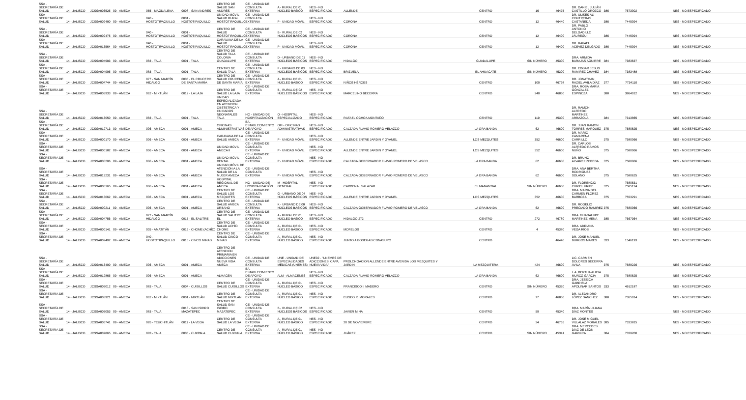| SSA - SECRETARÍA DE SALUD | 14 - JALISCO | JCSSA003525 | 09 - AMECA | 055 - MAGDALENA | 0008 - SAN ANDRÉS | CENTRO DE SALUD SAN ANDRÉS | CE - UNIDAD DE CONSULTA EXTERNA | A - RURAL DE 01 NÚCLEO BÁSICO | NES - NO ESPECIFICADO | ALLENDE | CENTRO | 16 | 46475 | DR. DANIEL JULIÁN CASTILLO OROZCO | 386 | 7573002 | NES - NO ESPECIFICADO |
| SSA - SECRETARÍA DE SALUD | 14 - JALISCO | JCSSA002480 | 09 - AMECA | 040 - HOSTOTIPAQUILLO | 0001 - HOSTOTIPAQUILLO | UNIDAD MÓVIL SALUD RURAL HOSTOTIPAQUILLO | CE - UNIDAD DE CONSULTA EXTERNA | P - UNIDAD MÓVIL | NES - NO ESPECIFICADO | CORONA | CENTRO | 12 | 46440 | DR. ULISES ALÍ CONTRERAS CASTAÑEDA | 386 | 7445094 | NES - NO ESPECIFICADO |
| SSA - SECRETARÍA DE SALUD | 14 - JALISCO | JCSSA002475 | 09 - AMECA | 040 - HOSTOTIPAQUILLO | 0001 - HOSTOTIPAQUILLO | CENTRO DE SALUD HOSTOTIPAQUILLO | CE - UNIDAD DE CONSULTA EXTERNA | B - RURAL DE 02 NÚCLEOS BÁSICOS | NES - NO ESPECIFICADO | CORONA | CENTRO | 12 | 46400 | DR. PABLO ANTONIO DELGADILLO JÁUREGUI | 386 | 7445094 | NES - NO ESPECIFICADO |
| SSA - SECRETARÍA DE SALUD | 14 - JALISCO | JCSSA013564 | 09 - AMECA | 040 - HOSTOTIPAQUILLO | 0001 - HOSTOTIPAQUILLO | CARAVANA DE LA SALUD HOSTOTIPAQUILLO | CE - UNIDAD DE CONSULTA EXTERNA | P - UNIDAD MÓVIL | NES - NO ESPECIFICADO | CORONA | CENTRO | 12 | 46400 | DR. RAFAEL ACEVEZ DELGADO | 386 | 7445094 | NES - NO ESPECIFICADO |
| SSA - SECRETARÍA DE SALUD | 14 - JALISCO | JCSSA004983 | 09 - AMECA | 083 - TALA | 0001 - TALA | CENTRO DE SALUD TALA COLONIA GUADALUPE | CE - UNIDAD DE CONSULTA EXTERNA | D - URBANO DE 01 NÚCLEOS BÁSICOS | NES - NO ESPECIFICADO | HIDALGO | GUADALUPE | SIN NÚMERO | 45300 | DRA. ARMIDA BARAJAS AGUIRRE | 384 | 7383637 | NES - NO ESPECIFICADO |
| SSA - SECRETARÍA DE SALUD | 14 - JALISCO | JCSSA004995 | 09 - AMECA | 083 - TALA | 0001 - TALA | CENTRO DE SALUD TALA | CE - UNIDAD DE CONSULTA EXTERNA | F - URBANO DE 03 NÚCLEOS BÁSICOS | NES - NO ESPECIFICADO | BRIZUELA | EL AHUACATE | SIN NÚMERO | 45300 | DR. EDGAR JESUS RAMIREZ CHAVEZ | 384 | 7383488 | NES - NO ESPECIFICADO |
| SSA - SECRETARÍA DE SALUD | 14 - JALISCO | JCSSA004744 | 09 - AMECA | 077 - SAN MARTÍN HIDALGO | 0005 - EL CRUCERO DE SANTA MARÍA | CENTRO DE SALUD CRUCERO DE SANTA MARÍA | CE - UNIDAD DE CONSULTA EXTERNA | A - RURAL DE 01 NÚCLEO BÁSICO | NES - NO ESPECIFICADO | NIÑOS HÉROES | CENTRO | 100 | 46798 | DR. JONATHAN RAZIEL AVILA DÍAZ | 377 | 7734110 | NES - NO ESPECIFICADO |
| SSA - SECRETARÍA DE SALUD | 14 - JALISCO | JCSSA003933 | 09 - AMECA | 062 - MIXTLÁN | 0012 - LA LAJA | CENTRO DE SALUD LA LAJA | CE - UNIDAD DE CONSULTA EXTERNA | B - RURAL DE 02 NÚCLEOS BÁSICOS | NES - NO ESPECIFICADO | MARCELINO BECERRA | CENTRO | 240 | 46850 | DRA. ROSA MARÍA GÓNZALEZ ESPINOZA | 388 | 3864012 | NES - NO ESPECIFICADO |
| SSA - SECRETARÍA DE SALUD | 14 - JALISCO | JCSSA013050 | 09 - AMECA | 083 - TALA | 0001 - TALA | UNIDAD ESPECIALIZADA EN ATENCION OBSTETRICA Y CUIDADOS NEONATALES TALA | HO - UNIDAD DE HOSPITALIZACIÓN | O - HOSPITAL ESPECIALIZADO | NES - NO ESPECIFICADO | RAFAEL OCHOA MONTAÑO | CENTRO | 119 | 45300 | DR. RAMON ALFREDO MARTINEZ ARRAZOLA | 384 | 7313865 | NES - NO ESPECIFICADO |
| SSA - SECRETARÍA DE SALUD | 14 - JALISCO | JCSSA012713 | 09 - AMECA | 006 - AMECA | 0001 - AMECA | OFICINAS ADMINISTRATIVAS | EA - ESTABLECIMIENTO DE APOYO | OFI - OFICINAS ADMINISTRATIVAS | NES - NO ESPECIFICADO | CALZADA FLAVIO ROMERO VELAZCO | LA ORA BANDA | 62 | 46600 | DR. JUAN RAMON TORRES MARQUEZ | 375 | 7580625 | NES - NO ESPECIFICADO |
| SSA - SECRETARÍA DE SALUD | 14 - JALISCO | JCSSA000170 | 09 - AMECA | 006 - AMECA | 0001 - AMECA | CARAVANA DE LA SALUD AMECA I | CE - UNIDAD DE CONSULTA EXTERNA | P - UNIDAD MÓVIL | NES - NO ESPECIFICADO | ALLENDE ENTRE JARDIN Y OYAMEL | LOS MEZQUITES | 352 | 46600 | DR. MARIO CAMARENA CARRILLO | 375 | 7580066 | NES - NO ESPECIFICADO |
| SSA - SECRETARÍA DE SALUD | 14 - JALISCO | JCSSA000182 | 09 - AMECA | 006 - AMECA | 0001 - AMECA | UNIDAD MOVIL AMECA II | CE - UNIDAD DE CONSULTA EXTERNA | P - UNIDAD MÓVIL | NES - NO ESPECIFICADO | ALLENDE ENTRE JARDIN Y OYAMEL | LOS MEZQUITES | 352 | 46600 | DR. CARLOS ALFREDO RAMOS NUÑO | 375 | 7580066 | NES - NO ESPECIFICADO |
| SSA - SECRETARÍA DE SALUD | 14 - JALISCO | JCSSA000206 | 09 - AMECA | 006 - AMECA | 0001 - AMECA | UNIDAD MÓVIL DENTAL | CE - UNIDAD DE CONSULTA EXTERNA | P - UNIDAD MÓVIL | NES - NO ESPECIFICADO | CALZADA GOBERNADOR FLAVIO ROMERO DE VELASCO | LA ORA BANDA | 62 | 46600 | DR. BRUNO ALVAREZ ZEPEDA | 375 | 7580066 | NES - NO ESPECIFICADO |
| SSA - SECRETARÍA DE SALUD | 14 - JALISCO | JCSSA013231 | 09 - AMECA | 006 - AMECA | 0001 - AMECA | UNIDAD MÓVIL DE ATENCIÓN A LA SALUD DE LA MUJER AMECA | CE - UNIDAD DE CONSULTA EXTERNA | P - UNIDAD MÓVIL | NES - NO ESPECIFICADO | CALZADA GOBERNADOR FLAVIO ROMERO DE VELASCO | LA ORA BANDA | 62 | 46600 | DRA. ANA BERTHA RODRIGUEZ SOLANO | 375 | 7580625 | NES - NO ESPECIFICADO |
| SSA - SECRETARÍA DE SALUD | 14 - JALISCO | JCSSA000165 | 09 - AMECA | 006 - AMECA | 0001 - AMECA | HOSPITAL REGIONAL DE AMECA | HO - UNIDAD DE HOSPITALIZACIÓN | M - HOSPITAL GENERAL | NES - NO ESPECIFICADO | CARDENAL SALAZAR | EL MANANTIAL | SIN NÚMERO | 46600 | DR. FLORENCIO CURIEL URIBE | 375 | 7580531 7585124 | NES - NO ESPECIFICADO |
| SSA - SECRETARÍA DE SALUD | 14 - JALISCO | JCSSA013062 | 09 - AMECA | 006 - AMECA | 0001 - AMECA | CENTRO DE SALUD LOS MEZQUITES | CE - UNIDAD DE CONSULTA EXTERNA | G - URBANO DE 04 NÚCLEOS BÁSICOS | NES - NO ESPECIFICADO | ALLENDE ENTRE JARDIN Y OYAMEL | LOS MEZQUITES | 352 | 46600 | DRA. MARIA DEL CARMEN FLOREZ BARBOZA | 375 | 7553291 | NES - NO ESPECIFICADO |
| SSA - SECRETARÍA DE SALUD | 14 - JALISCO | JCSSA000211 | 09 - AMECA | 006 - AMECA | 0001 - AMECA | CENTRO DE SALUD AMECA URBANO | CE - UNIDAD DE CONSULTA EXTERNA | K - URBANO DE 08 NÚCLEOS BÁSICOS | NES - NO ESPECIFICADO | CALZADA GOBERNADOR FLAVIO ROMERO DE VELASCO | LA ORA BANDA | 62 | 46600 | DR. ROGELIO PRECIADO RAMIREZ | 375 | 7580066 | NES - NO ESPECIFICADO |
| SSA - SECRETARÍA DE SALUD | 14 - JALISCO | JCSSA004756 | 09 - AMECA | 077 - SAN MARTÍN HIDALGO | 0015 - EL SALITRE | CENTRO DE SALUD SALITRE EL | CE - UNIDAD DE CONSULTA EXTERNA | A - RURAL DE 01 NÚCLEO BÁSICO | NES - NO ESPECIFICADO | HIDALGO 272 | CENTRO | 272 | 46780 | DRA. GUADALUPE MARTINEZ MENA | 385 | 7667364 | NES - NO ESPECIFICADO |
| SSA - SECRETARÍA DE SALUD | 14 - JALISCO | JCSSA000141 | 09 - AMECA | 005 - AMATITÁN | 0015 - CHOME (ACHÍO) | CENTRO DE SALUD ACHÍO CHOME | CE - UNIDAD DE CONSULTA EXTERNA | A - RURAL DE 01 NÚCLEO BÁSICO | NES - NO ESPECIFICADO | MORELOS | CENTRO | 4 | 45380 | DRA. ADRIANA VEGA RÍOS | | | NES - NO ESPECIFICADO |
| SSA - SECRETARÍA DE SALUD | 14 - JALISCO | JCSSA002492 | 09 - AMECA | 040 - HOSTOTIPAQUILLO | 0016 - CINCO MINAS | CENTRO DE SALUD CINCO MINAS | CE - UNIDAD DE CONSULTA EXTERNA | A - RURAL DE 01 NÚCLEO BÁSICO | NES - NO ESPECIFICADO | JUNTO A BODEGAS CONASUPO | CENTRO | | 46440 | DR. JOSE MANUEL BURGOS MARES | 333 | 1546193 | NES - NO ESPECIFICADO |
| SSA - SECRETARÍA DE SALUD | 14 - JALISCO | JCSSA013400 | 09 - AMECA | 006 - AMECA | 0001 - AMECA | CENTRO DE ATENCION PRIMARIA EN ADICCIONES NUEVA VIDA AMECA | CE - UNIDAD DE CONSULTA EXTERNA | UNE - UNIDAD DE ESPECIALIDADES MÉDICAS (UNEMES) | UNE02 - "UNEMES DE ADICCIONES, CAPA, NUEVA VIDA" | PROLONGACION ALLENDE ENTRE AVENIDA LOS MEZQUITES Y JARDIN | LA MEZQUITERA | 424 | 46600 | LIC. CARMEN DOLORES BECERRA AVILA | 375 | 7588226 | NES - NO ESPECIFICADO |
| SSA - SECRETARÍA DE SALUD | 14 - JALISCO | JCSSA012865 | 09 - AMECA | 006 - AMECA | 0001 - AMECA | ALMACÉN | EA - ESTABLECIMIENTO DE APOYO | ALM - ALMACENES | NES - NO ESPECIFICADO | CALZADA FLAVIO ROMERO VELAZCO | LA ORA BANDA | 62 | 46600 | L.A. BERTHA ALICIA MUÑOZ GARCIA | 375 | 7580625 | NES - NO ESPECIFICADO |
| SSA - SECRETARÍA DE SALUD | 14 - JALISCO | JCSSA005012 | 09 - AMECA | 083 - TALA | 0004 - CUISILLOS | CENTRO DE SALUD CUISILLOS | CE - UNIDAD DE CONSULTA EXTERNA | A - RURAL DE 01 NÚCLEO BÁSICO | NES - NO ESPECIFICADO | FRANCISCO I. MADERO | CENTRO | SIN NÚMERO | 45320 | DRA. JESSICA GABRIELA APOLINAR SANTOS | 333 | 4912187 | NES - NO ESPECIFICADO |
| SSA - SECRETARÍA DE SALUD | 14 - JALISCO | JCSSA003921 | 09 - AMECA | 062 - MIXTLÁN | 0001 - MIXTLÁN | CENTRO DE SALUD MIXTLAN | CE - UNIDAD DE CONSULTA EXTERNA | A - RURAL DE 01 NÚCLEO BÁSICO | NES - NO ESPECIFICADO | ELISEO R. MORALES | CENTRO | 77 | 46850 | DR. ALEJANDRO LÓPEZ SÁNCHEZ | 388 | 7365014 | NES - NO ESPECIFICADO |
| SSA - SECRETARÍA DE SALUD | 14 - JALISCO | JCSSA005053 | 09 - AMECA | 083 - TALA | 0016 - SAN ISIDRO MAZATEPEC | CENTRO DE SALUD SAN ISIDRO MAZATEPEC | CE - UNIDAD DE CONSULTA EXTERNA | B - RURAL DE 02 NÚCLEOS BÁSICOS | NES - NO ESPECIFICADO | JAVIER MINA | CENTRO | 59 | 45340 | DRA. MARÍA LILIANA DÍAZ MONTES | | | NES - NO ESPECIFICADO |
| SSA - SECRETARÍA DE SALUD | 14 - JALISCO | JCSSA005741 | 09 - AMECA | 095 - TEUCHITLÁN | 0011 - LA VEGA | CENTRO DE SALUD LA VEGA | CE - UNIDAD DE CONSULTA EXTERNA | A - RURAL DE 01 NÚCLEO BÁSICO | NES - NO ESPECIFICADO | 20 DE NOVIEMBRE | CENTRO | 34 | 46765 | DR. JOSÉ MIGUEL VILLALAZ MORALES | 385 | 7333815 | NES - NO ESPECIFICADO |
| SSA - SECRETARÍA DE SALUD | 14 - JALISCO | JCSSA007865 | 09 - AMECA | 083 - TALA | 0005 - CUXPALA | CENTRO DE SALUD CUXPALA | CE - UNIDAD DE CONSULTA EXTERNA | A - RURAL DE 01 NÚCLEO BÁSICO | NES - NO ESPECIFICADO | JUÁREZ | CENTRO | SIN NÚMERO | 45341 | DRA. MERCEDES DÍAZ DE LEÓN GARNICA | 384 | 7339200 | NES - NO ESPECIFICADO |